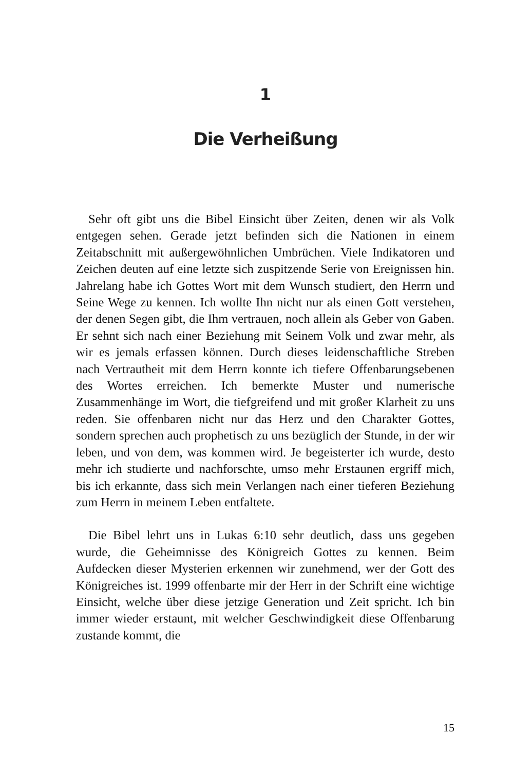1
Die Verheißung
Sehr oft gibt uns die Bibel Einsicht über Zeiten, denen wir als Volk entgegen sehen. Gerade jetzt befinden sich die Nationen in einem Zeitabschnitt mit außergewöhnlichen Umbrüchen. Viele Indikatoren und Zeichen deuten auf eine letzte sich zuspitzende Serie von Ereignissen hin. Jahrelang habe ich Gottes Wort mit dem Wunsch studiert, den Herrn und Seine Wege zu kennen. Ich wollte Ihn nicht nur als einen Gott verstehen, der denen Segen gibt, die Ihm vertrauen, noch allein als Geber von Gaben. Er sehnt sich nach einer Beziehung mit Seinem Volk und zwar mehr, als wir es jemals erfassen können. Durch dieses leidenschaftliche Streben nach Vertrautheit mit dem Herrn konnte ich tiefere Offenbarungsebenen des Wortes erreichen. Ich bemerkte Muster und numerische Zusammenhänge im Wort, die tiefgreifend und mit großer Klarheit zu uns reden. Sie offenbaren nicht nur das Herz und den Charakter Gottes, sondern sprechen auch prophetisch zu uns bezüglich der Stunde, in der wir leben, und von dem, was kommen wird. Je begeisterter ich wurde, desto mehr ich studierte und nachforschte, umso mehr Erstaunen ergriff mich, bis ich erkannte, dass sich mein Verlangen nach einer tieferen Beziehung zum Herrn in meinem Leben entfaltete.
Die Bibel lehrt uns in Lukas 6:10 sehr deutlich, dass uns gegeben wurde, die Geheimnisse des Königreich Gottes zu kennen. Beim Aufdecken dieser Mysterien erkennen wir zunehmend, wer der Gott des Königreiches ist. 1999 offenbarte mir der Herr in der Schrift eine wichtige Einsicht, welche über diese jetzige Generation und Zeit spricht. Ich bin immer wieder erstaunt, mit welcher Geschwindigkeit diese Offenbarung zustande kommt, die
15